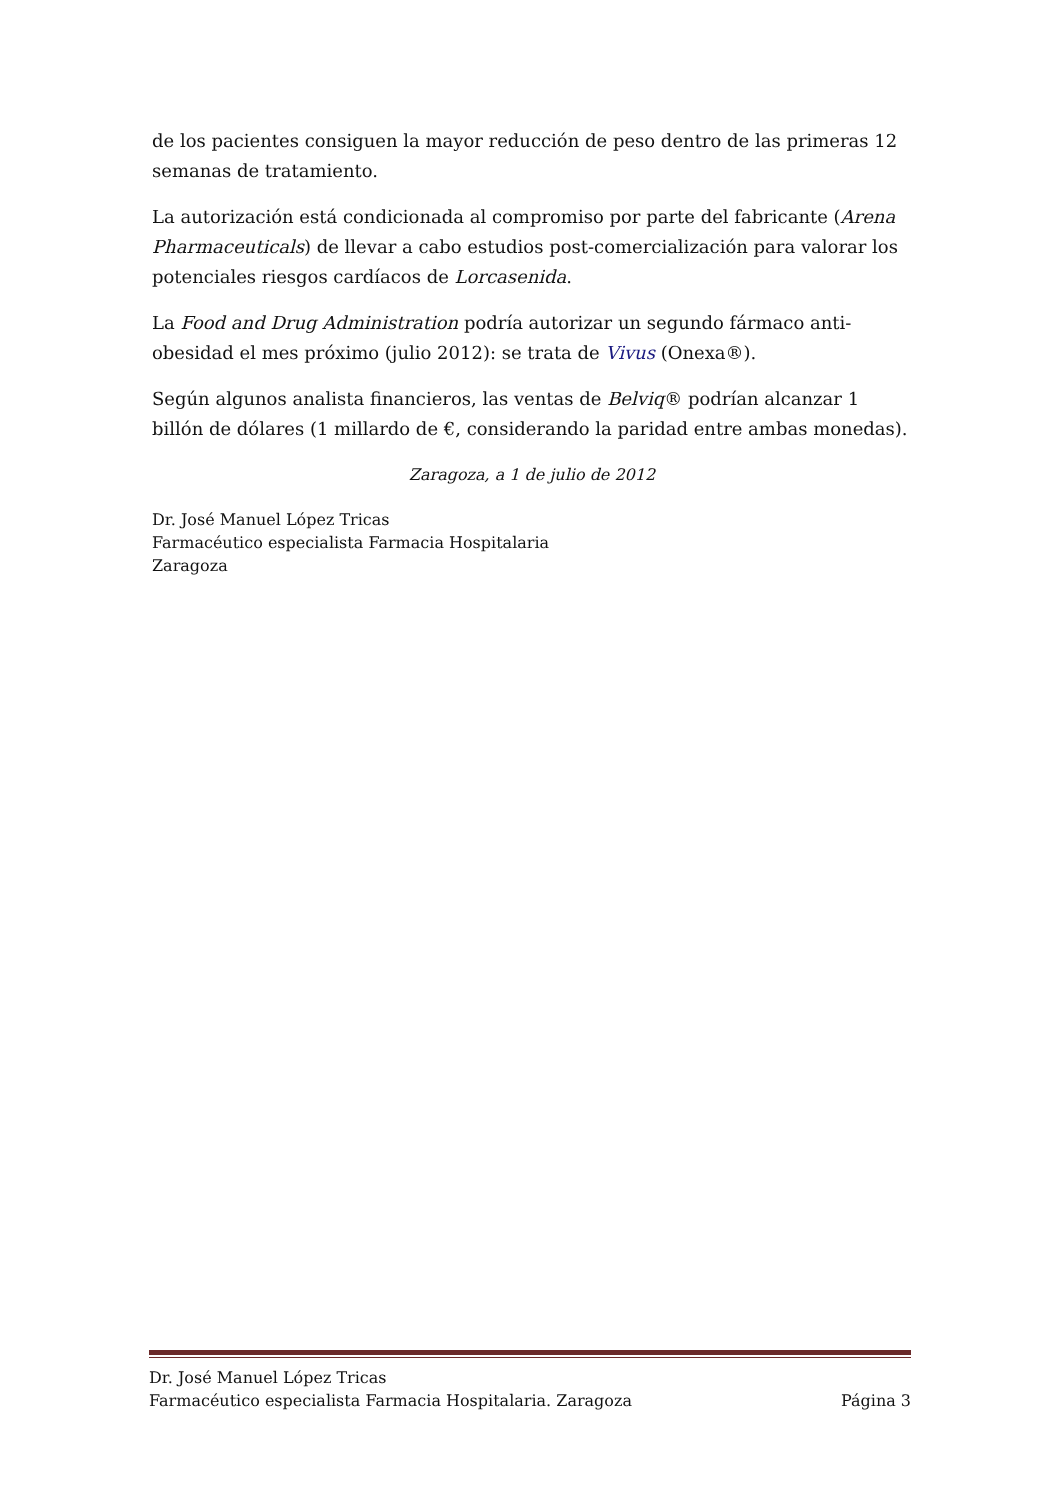de los pacientes consiguen la mayor reducción de peso dentro de las primeras 12 semanas de tratamiento.
La autorización está condicionada al compromiso por parte del fabricante (Arena Pharmaceuticals) de llevar a cabo estudios post-comercialización para valorar los potenciales riesgos cardíacos de Lorcasenida.
La Food and Drug Administration podría autorizar un segundo fármaco anti-obesidad el mes próximo (julio 2012): se trata de Vivus (Onexa®).
Según algunos analista financieros, las ventas de Belviq® podrían alcanzar 1 billón de dólares (1 millardo de €, considerando la paridad entre ambas monedas).
Zaragoza, a 1 de julio de 2012
Dr. José Manuel López Tricas
Farmacéutico especialista Farmacia Hospitalaria
Zaragoza
Dr. José Manuel López Tricas
Farmacéutico especialista Farmacia Hospitalaria. Zaragoza Página 3